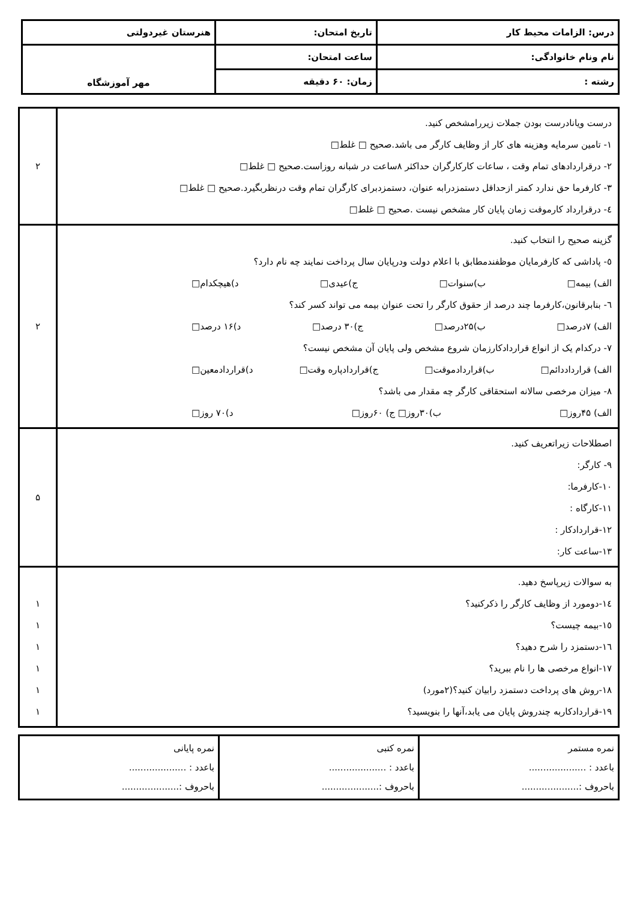| درس: الزامات محیط کار | تاریخ امتحان: | هنرستان غیردولتی |
| نام ونام خانوادگی: | ساعت امتحان: | مهر آموزشگاه |
| رشته : | زمان: ۶۰ دقیقه | |
| درست ویانادرست بودن جملات زیررامشخص کنید. ١- تامین سرمایه وهزینه های کار از وظایف کارگر می باشد.صحیح □ غلط□ ٢- درقراردادهای تمام وقت ، ساعات کارکارگران حداکثر ۸ساعت در شبانه روزاست.صحیح □ غلط□ ٣- کارفرما حق ندارد کمتر ازحداقل دستمزدرابه عنوان، دستمزدبرای کارگران تمام وقت درنظربگیرد.صحیح □ غلط□ ٤- درقرارداد کارموقت زمان پایان کار مشخص نیست .صحیح □ غلط□ | ۲ |
| گزینه صحیح را انتخاب کنید. ٥- پاداشی که کارفرمایان موظفندمطابق با اعلام دولت ودرپایان سال پرداخت نمایند چه نام دارد؟ الف) بیمه□ ب)سنوات□ ج)عیدی□ د)هیچکدام□ ٦- بنابرقانون،کارفرما چند درصد از حقوق کارگر را تحت عنوان بیمه می تواند کسر کند؟ الف) ۷درصد□ ب)۲۵درصد□ ج)۳۰ درصد□ د)۱۶ درصد□ ٧- درکدام یک از انواع قراردادکارزمان شروع مشخص ولی پایان آن مشخص نیست؟ الف) قرارداددائم□ ب)قراردادموقت□ ج)قراردادپاره وقت□ د)قراردادمعین□ ٨- میزان مرخصی سالانه استحقاقی کارگر چه مقدار می باشد؟ الف) ۴۵روز□ ب)۳۰روز□ ج) ۶۰روز□ د)۷۰ روز□ | ۲ |
| اصطلاحات زیراتعریف کنید. ٩- کارگر: ١٠-کارفرما: ١١-کارگاه : ١٢-قراردادکار : ١٣-ساعت کار: | ۵ |
| به سوالات زیرپاسخ دهید. ١٤-دومورد از وظایف کارگر را ذکرکنید؟ ١٥-بیمه چیست؟ ١٦-دستمزد را شرح دهید؟ ١٧-انواع مرخصی ها را نام ببرید؟ ١٨-روش های پرداخت دستمزد رابیان کنید؟(۲مورد) ١٩-قراردادکاربه چندروش پایان می یابد،آنها را بنویسید؟ | ۱ ۱ ۱ ۱ ۱ ۱ |
| نمره مستمر باعدد : .................... باحروف :.................... | نمره کتبی باعدد : .................... باحروف :.................... | نمره پایانی باعدد : .................... باحروف :.................... |